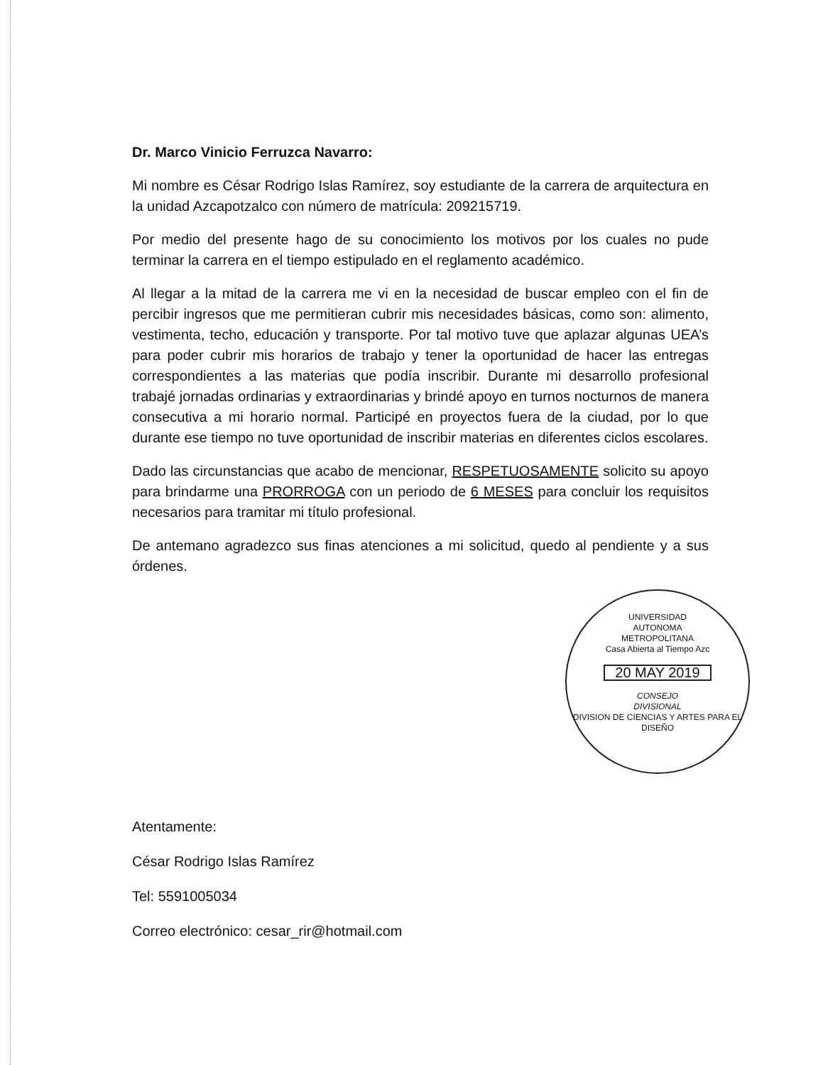Dr. Marco Vinicio Ferruzca Navarro:
Mi nombre es César Rodrigo Islas Ramírez, soy estudiante de la carrera de arquitectura en la unidad Azcapotzalco con número de matrícula: 209215719.
Por medio del presente hago de su conocimiento los motivos por los cuales no pude terminar la carrera en el tiempo estipulado en el reglamento académico.
Al llegar a la mitad de la carrera me vi en la necesidad de buscar empleo con el fin de percibir ingresos que me permitieran cubrir mis necesidades básicas, como son: alimento, vestimenta, techo, educación y transporte. Por tal motivo tuve que aplazar algunas UEA’s para poder cubrir mis horarios de trabajo y tener la oportunidad de hacer las entregas correspondientes a las materias que podía inscribir. Durante mi desarrollo profesional trabajé jornadas ordinarias y extraordinarias y brindé apoyo en turnos nocturnos de manera consecutiva a mi horario normal. Participé en proyectos fuera de la ciudad, por lo que durante ese tiempo no tuve oportunidad de inscribir materias en diferentes ciclos escolares.
Dado las circunstancias que acabo de mencionar, RESPETUOSAMENTE solicito su apoyo para brindarme una PRORROGA con un periodo de 6 MESES para concluir los requisitos necesarios para tramitar mi título profesional.
De antemano agradezco sus finas atenciones a mi solicitud, quedo al pendiente y a sus órdenes.
UNIVERSIDAD
AUTONOMA
METROPOLITANA
Casa Abierta al Tiempo Azc
20 MAY 2019
CONSEJO
DIVISIONAL
DIVISION DE CIENCIAS Y ARTES PARA EL DISEÑO
Atentamente:
César Rodrigo Islas Ramírez
Tel: 5591005034
Correo electrónico: cesar_rir@hotmail.com